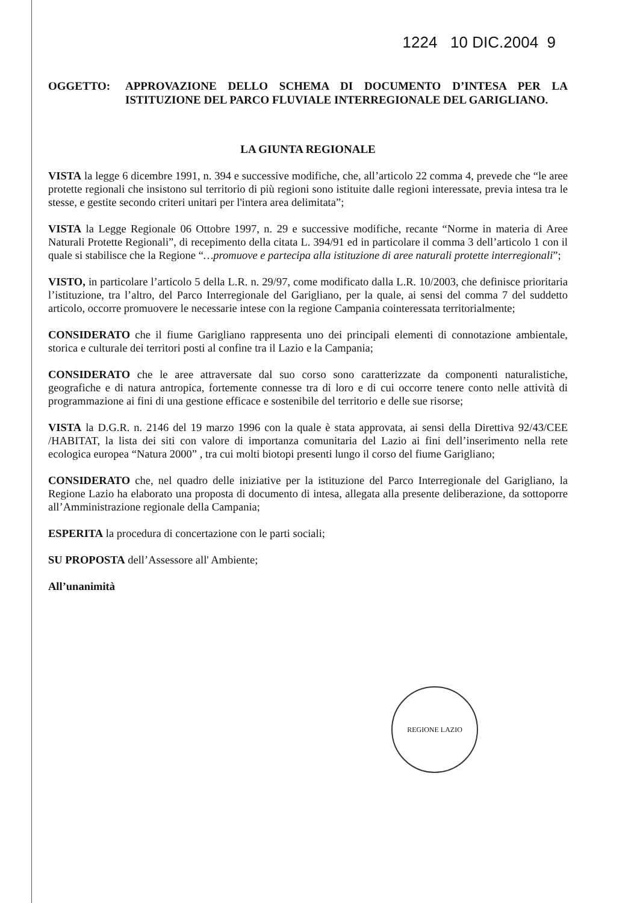1224 10 DIC.2004 9
OGGETTO: APPROVAZIONE DELLO SCHEMA DI DOCUMENTO D’INTESA PER LA ISTITUZIONE DEL PARCO FLUVIALE INTERREGIONALE DEL GARIGLIANO.
LA GIUNTA REGIONALE
VISTA la legge 6 dicembre 1991, n. 394 e successive modifiche, che, all’articolo 22 comma 4, prevede che “le aree protette regionali che insistono sul territorio di più regioni sono istituite dalle regioni interessate, previa intesa tra le stesse, e gestite secondo criteri unitari per l'intera area delimitata”;
VISTA la Legge Regionale 06 Ottobre 1997, n. 29 e successive modifiche, recante “Norme in materia di Aree Naturali Protette Regionali”, di recepimento della citata L. 394/91 ed in particolare il comma 3 dell’articolo 1 con il quale si stabilisce che la Regione “…promuove e partecipa alla istituzione di aree naturali protette interregionali”;
VISTO, in particolare l’articolo 5 della L.R. n. 29/97, come modificato dalla L.R. 10/2003, che definisce prioritaria l’istituzione, tra l’altro, del Parco Interregionale del Garigliano, per la quale, ai sensi del comma 7 del suddetto articolo, occorre promuovere le necessarie intese con la regione Campania cointeressata territorialmente;
CONSIDERATO che il fiume Garigliano rappresenta uno dei principali elementi di connotazione ambientale, storica e culturale dei territori posti al confine tra il Lazio e la Campania;
CONSIDERATO che le aree attraversate dal suo corso sono caratterizzate da componenti naturalistiche, geografiche e di natura antropica, fortemente connesse tra di loro e di cui occorre tenere conto nelle attività di programmazione ai fini di una gestione efficace e sostenibile del territorio e delle sue risorse;
VISTA la D.G.R. n. 2146 del 19 marzo 1996 con la quale è stata approvata, ai sensi della Direttiva 92/43/CEE /HABITAT, la lista dei siti con valore di importanza comunitaria del Lazio ai fini dell’inserimento nella rete ecologica europea “Natura 2000” , tra cui molti biotopi presenti lungo il corso del fiume Garigliano;
CONSIDERATO che, nel quadro delle iniziative per la istituzione del Parco Interregionale del Garigliano, la Regione Lazio ha elaborato una proposta di documento di intesa, allegata alla presente deliberazione, da sottoporre all’Amministrazione regionale della Campania;
ESPERITA la procedura di concertazione con le parti sociali;
SU PROPOSTA dell’Assessore all' Ambiente;
All’unanimità
REGIONE LAZIO